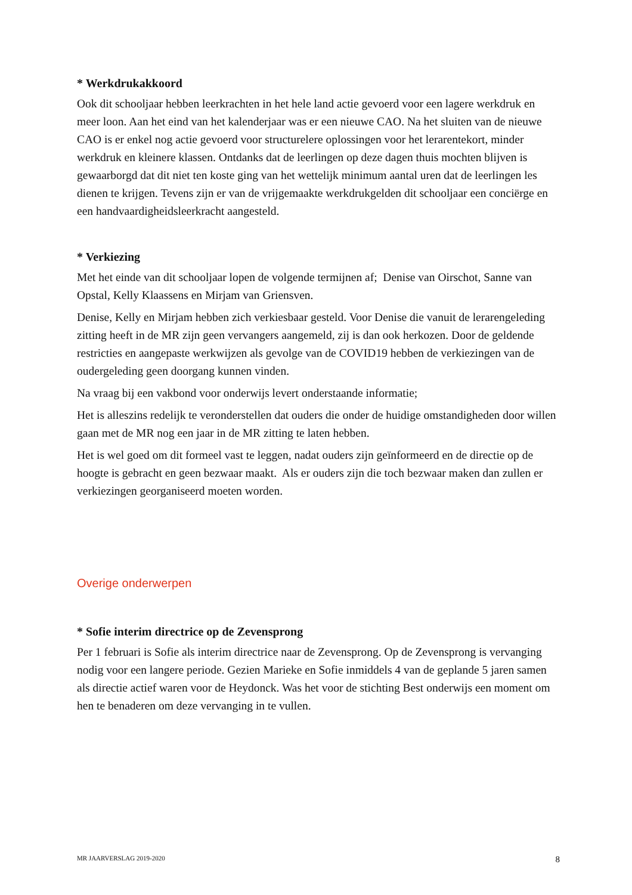* Werkdrukakkoord
Ook dit schooljaar hebben leerkrachten in het hele land actie gevoerd voor een lagere werkdruk en meer loon. Aan het eind van het kalenderjaar was er een nieuwe CAO. Na het sluiten van de nieuwe CAO is er enkel nog actie gevoerd voor structurelere oplossingen voor het lerarentekort, minder werkdruk en kleinere klassen. Ontdanks dat de leerlingen op deze dagen thuis mochten blijven is gewaarborgd dat dit niet ten koste ging van het wettelijk minimum aantal uren dat de leerlingen les dienen te krijgen. Tevens zijn er van de vrijgemaakte werkdrukgelden dit schooljaar een conciërge en een handvaardigheidsleerkracht aangesteld.
* Verkiezing
Met het einde van dit schooljaar lopen de volgende termijnen af; Denise van Oirschot, Sanne van Opstal, Kelly Klaassens en Mirjam van Griensven.
Denise, Kelly en Mirjam hebben zich verkiesbaar gesteld. Voor Denise die vanuit de lerarengeleding zitting heeft in de MR zijn geen vervangers aangemeld, zij is dan ook herkozen. Door de geldende restricties en aangepaste werkwijzen als gevolge van de COVID19 hebben de verkiezingen van de oudergeleding geen doorgang kunnen vinden.
Na vraag bij een vakbond voor onderwijs levert onderstaande informatie;
Het is alleszins redelijk te veronderstellen dat ouders die onder de huidige omstandigheden door willen gaan met de MR nog een jaar in de MR zitting te laten hebben.
Het is wel goed om dit formeel vast te leggen, nadat ouders zijn geïnformeerd en de directie op de hoogte is gebracht en geen bezwaar maakt. Als er ouders zijn die toch bezwaar maken dan zullen er verkiezingen georganiseerd moeten worden.
Overige onderwerpen
* Sofie interim directrice op de Zevensprong
Per 1 februari is Sofie als interim directrice naar de Zevensprong. Op de Zevensprong is vervanging nodig voor een langere periode. Gezien Marieke en Sofie inmiddels 4 van de geplande 5 jaren samen als directie actief waren voor de Heydonck. Was het voor de stichting Best onderwijs een moment om hen te benaderen om deze vervanging in te vullen.
MR JAARVERSLAG 2019-2020 8